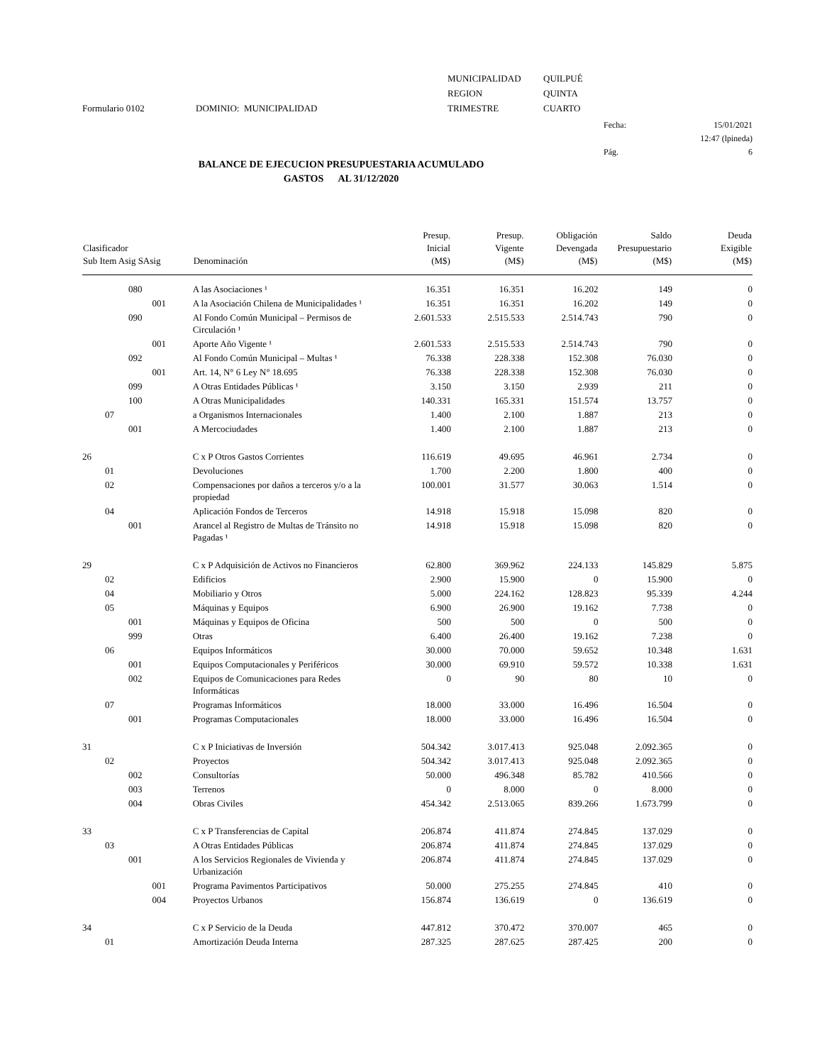Formulario 0102
DOMINIO: MUNICIPALIDAD
MUNICIPALIDAD
REGION
TRIMESTRE
QUILPUÉ
QUINTA
CUARTO
Fecha:
Pág.
15/01/2021
12:47 (lpineda)
6
BALANCE DE EJECUCION PRESUPUESTARIA ACUMULADO
GASTOS AL 31/12/2020
| Clasificador Sub Item Asig SAsig | | | | Denominación | Presup. Inicial (M$) | Presup. Vigente (M$) | Obligación Devengada (M$) | Saldo Presupuestario (M$) | Deuda Exigible (M$) |
| --- | --- | --- | --- | --- | --- | --- | --- | --- | --- |
| | | 080 | | A las Asociaciones ¹ | 16.351 | 16.351 | 16.202 | 149 | 0 |
| | | | 001 | A la Asociación Chilena de Municipalidades ¹ | 16.351 | 16.351 | 16.202 | 149 | 0 |
| | | 090 | | Al Fondo Común Municipal – Permisos de Circulación ¹ | 2.601.533 | 2.515.533 | 2.514.743 | 790 | 0 |
| | | | 001 | Aporte Año Vigente ¹ | 2.601.533 | 2.515.533 | 2.514.743 | 790 | 0 |
| | | 092 | | Al Fondo Común Municipal – Multas ¹ | 76.338 | 228.338 | 152.308 | 76.030 | 0 |
| | | | 001 | Art. 14, N° 6 Ley N° 18.695 | 76.338 | 228.338 | 152.308 | 76.030 | 0 |
| | | 099 | | A Otras Entidades Públicas ¹ | 3.150 | 3.150 | 2.939 | 211 | 0 |
| | | 100 | | A Otras Municipalidades | 140.331 | 165.331 | 151.574 | 13.757 | 0 |
| | 07 | | | a Organismos Internacionales | 1.400 | 2.100 | 1.887 | 213 | 0 |
| | | 001 | | A Mercociudades | 1.400 | 2.100 | 1.887 | 213 | 0 |
| 26 | | | | C x P Otros Gastos Corrientes | 116.619 | 49.695 | 46.961 | 2.734 | 0 |
| | 01 | | | Devoluciones | 1.700 | 2.200 | 1.800 | 400 | 0 |
| | 02 | | | Compensaciones por daños a terceros y/o a la propiedad | 100.001 | 31.577 | 30.063 | 1.514 | 0 |
| | 04 | | | Aplicación Fondos de Terceros | 14.918 | 15.918 | 15.098 | 820 | 0 |
| | | 001 | | Arancel al Registro de Multas de Tránsito no Pagadas ¹ | 14.918 | 15.918 | 15.098 | 820 | 0 |
| 29 | | | | C x P Adquisición de Activos no Financieros | 62.800 | 369.962 | 224.133 | 145.829 | 5.875 |
| | 02 | | | Edificios | 2.900 | 15.900 | 0 | 15.900 | 0 |
| | 04 | | | Mobiliario y Otros | 5.000 | 224.162 | 128.823 | 95.339 | 4.244 |
| | 05 | | | Máquinas y Equipos | 6.900 | 26.900 | 19.162 | 7.738 | 0 |
| | | 001 | | Máquinas y Equipos de Oficina | 500 | 500 | 0 | 500 | 0 |
| | | 999 | | Otras | 6.400 | 26.400 | 19.162 | 7.238 | 0 |
| | 06 | | | Equipos Informáticos | 30.000 | 70.000 | 59.652 | 10.348 | 1.631 |
| | | 001 | | Equipos Computacionales y Periféricos | 30.000 | 69.910 | 59.572 | 10.338 | 1.631 |
| | | 002 | | Equipos de Comunicaciones para Redes Informáticas | 0 | 90 | 80 | 10 | 0 |
| | 07 | | | Programas Informáticos | 18.000 | 33.000 | 16.496 | 16.504 | 0 |
| | | 001 | | Programas Computacionales | 18.000 | 33.000 | 16.496 | 16.504 | 0 |
| 31 | | | | C x P Iniciativas de Inversión | 504.342 | 3.017.413 | 925.048 | 2.092.365 | 0 |
| | 02 | | | Proyectos | 504.342 | 3.017.413 | 925.048 | 2.092.365 | 0 |
| | | 002 | | Consultorías | 50.000 | 496.348 | 85.782 | 410.566 | 0 |
| | | 003 | | Terrenos | 0 | 8.000 | 0 | 8.000 | 0 |
| | | 004 | | Obras Civiles | 454.342 | 2.513.065 | 839.266 | 1.673.799 | 0 |
| 33 | | | | C x P Transferencias de Capital | 206.874 | 411.874 | 274.845 | 137.029 | 0 |
| | 03 | | | A Otras Entidades Públicas | 206.874 | 411.874 | 274.845 | 137.029 | 0 |
| | | 001 | | A los Servicios Regionales de Vivienda y Urbanización | 206.874 | 411.874 | 274.845 | 137.029 | 0 |
| | | | 001 | Programa Pavimentos Participativos | 50.000 | 275.255 | 274.845 | 410 | 0 |
| | | | 004 | Proyectos Urbanos | 156.874 | 136.619 | 0 | 136.619 | 0 |
| 34 | | | | C x P Servicio de la Deuda | 447.812 | 370.472 | 370.007 | 465 | 0 |
| | 01 | | | Amortización Deuda Interna | 287.325 | 287.625 | 287.425 | 200 | 0 |